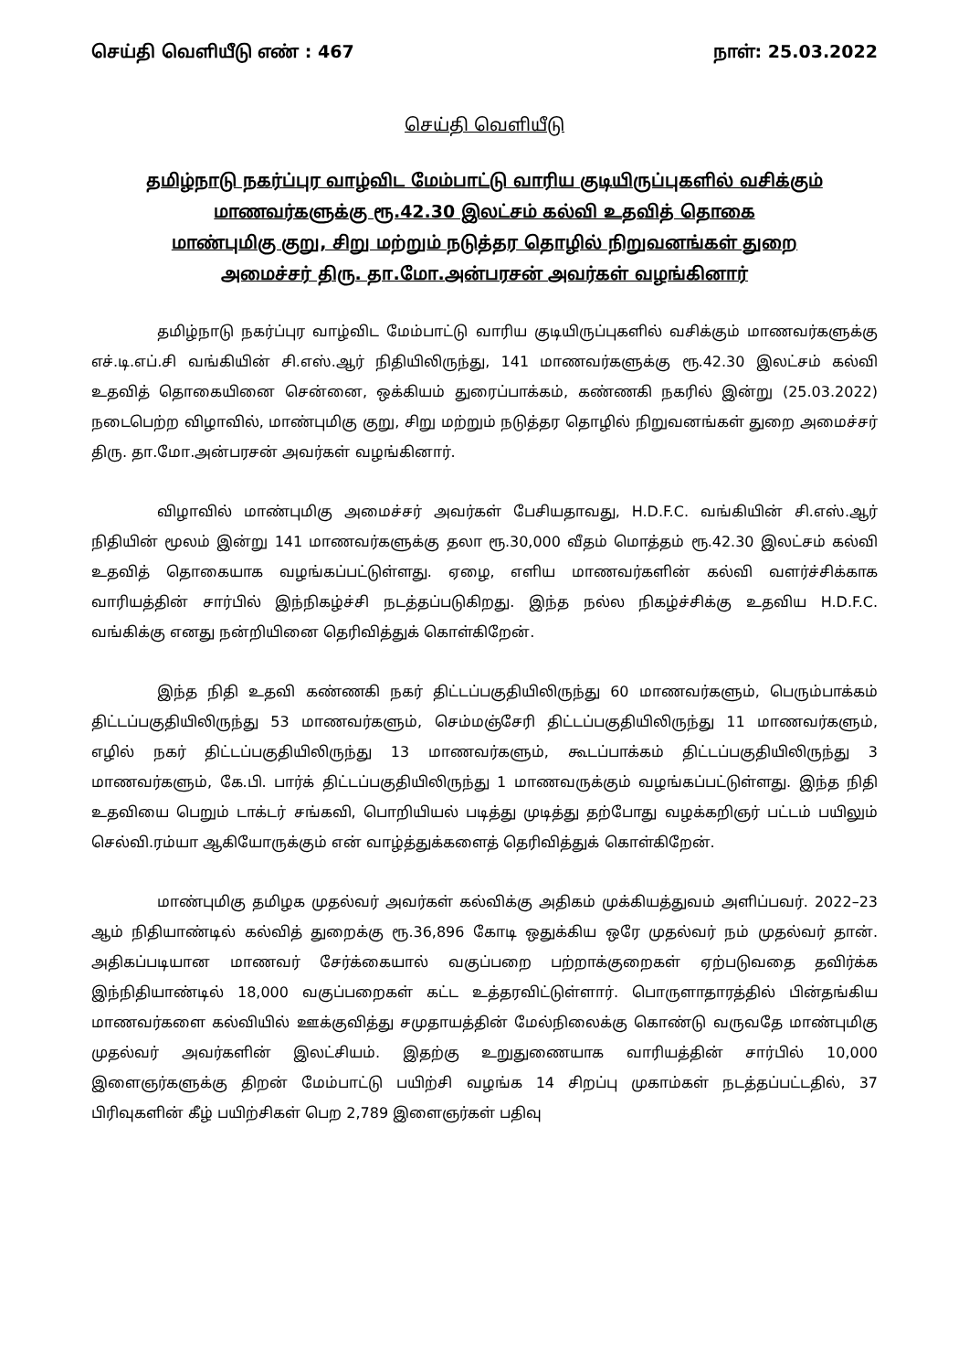செய்தி வெளியீடு எண் : 467 நாள்: 25.03.2022
செய்தி வெளியீடு
தமிழ்நாடு நகர்ப்புர வாழ்விட மேம்பாட்டு வாரிய குடியிருப்புகளில் வசிக்கும்
மாணவர்களுக்கு ரூ.42.30 இலட்சம் கல்வி உதவித் தொகை
மாண்புமிகு குறு, சிறு மற்றும் நடுத்தர தொழில் நிறுவனங்கள் துறை
அமைச்சர் திரு. தா.மோ.அன்பரசன் அவர்கள் வழங்கினார்
தமிழ்நாடு நகர்ப்புர வாழ்விட மேம்பாட்டு வாரிய குடியிருப்புகளில் வசிக்கும் மாணவர்களுக்கு எச்.டி.எப்.சி வங்கியின் சி.எஸ்.ஆர் நிதியிலிருந்து, 141 மாணவர்களுக்கு ரூ.42.30 இலட்சம் கல்வி உதவித் தொகையினை சென்னை, ஒக்கியம் துரைப்பாக்கம், கண்ணகி நகரில் இன்று (25.03.2022) நடைபெற்ற விழாவில், மாண்புமிகு குறு, சிறு மற்றும் நடுத்தர தொழில் நிறுவனங்கள் துறை அமைச்சர் திரு. தா.மோ.அன்பரசன் அவர்கள் வழங்கினார்.
விழாவில் மாண்புமிகு அமைச்சர் அவர்கள் பேசியதாவது, H.D.F.C. வங்கியின் சி.எஸ்.ஆர் நிதியின் மூலம் இன்று 141 மாணவர்களுக்கு தலா ரூ.30,000 வீதம் மொத்தம் ரூ.42.30 இலட்சம் கல்வி உதவித் தொகையாக வழங்கப்பட்டுள்ளது. ஏழை, எளிய மாணவர்களின் கல்வி வளர்ச்சிக்காக வாரியத்தின் சார்பில் இந்நிகழ்ச்சி நடத்தப்படுகிறது. இந்த நல்ல நிகழ்ச்சிக்கு உதவிய H.D.F.C. வங்கிக்கு எனது நன்றியினை தெரிவித்துக் கொள்கிறேன்.
இந்த நிதி உதவி கண்ணகி நகர் திட்டப்பகுதியிலிருந்து 60 மாணவர்களும், பெரும்பாக்கம் திட்டப்பகுதியிலிருந்து 53 மாணவர்களும், செம்மஞ்சேரி திட்டப்பகுதியிலிருந்து 11 மாணவர்களும், எழில் நகர் திட்டப்பகுதியிலிருந்து 13 மாணவர்களும், கூடப்பாக்கம் திட்டப்பகுதியிலிருந்து 3 மாணவர்களும், கே.பி. பார்க் திட்டப்பகுதியிலிருந்து 1 மாணவருக்கும் வழங்கப்பட்டுள்ளது. இந்த நிதி உதவியை பெறும் டாக்டர் சங்கவி, பொறியியல் படித்து முடித்து தற்போது வழக்கறிஞர் பட்டம் பயிலும் செல்வி.ரம்யா ஆகியோருக்கும் என் வாழ்த்துக்களைத் தெரிவித்துக் கொள்கிறேன்.
மாண்புமிகு தமிழக முதல்வர் அவர்கள் கல்விக்கு அதிகம் முக்கியத்துவம் அளிப்பவர். 2022–23 ஆம் நிதியாண்டில் கல்வித் துறைக்கு ரூ.36,896 கோடி ஒதுக்கிய ஒரே முதல்வர் நம் முதல்வர் தான். அதிகப்படியான மாணவர் சேர்க்கையால் வகுப்பறை பற்றாக்குறைகள் ஏற்படுவதை தவிர்க்க இந்நிதியாண்டில் 18,000 வகுப்பறைகள் கட்ட உத்தரவிட்டுள்ளார். பொருளாதாரத்தில் பின்தங்கிய மாணவர்களை கல்வியில் ஊக்குவித்து சமுதாயத்தின் மேல்நிலைக்கு கொண்டு வருவதே மாண்புமிகு முதல்வர் அவர்களின் இலட்சியம். இதற்கு உறுதுணையாக வாரியத்தின் சார்பில் 10,000 இளைஞர்களுக்கு திறன் மேம்பாட்டு பயிற்சி வழங்க 14 சிறப்பு முகாம்கள் நடத்தப்பட்டதில், 37 பிரிவுகளின் கீழ் பயிற்சிகள் பெற 2,789 இளைஞர்கள் பதிவு